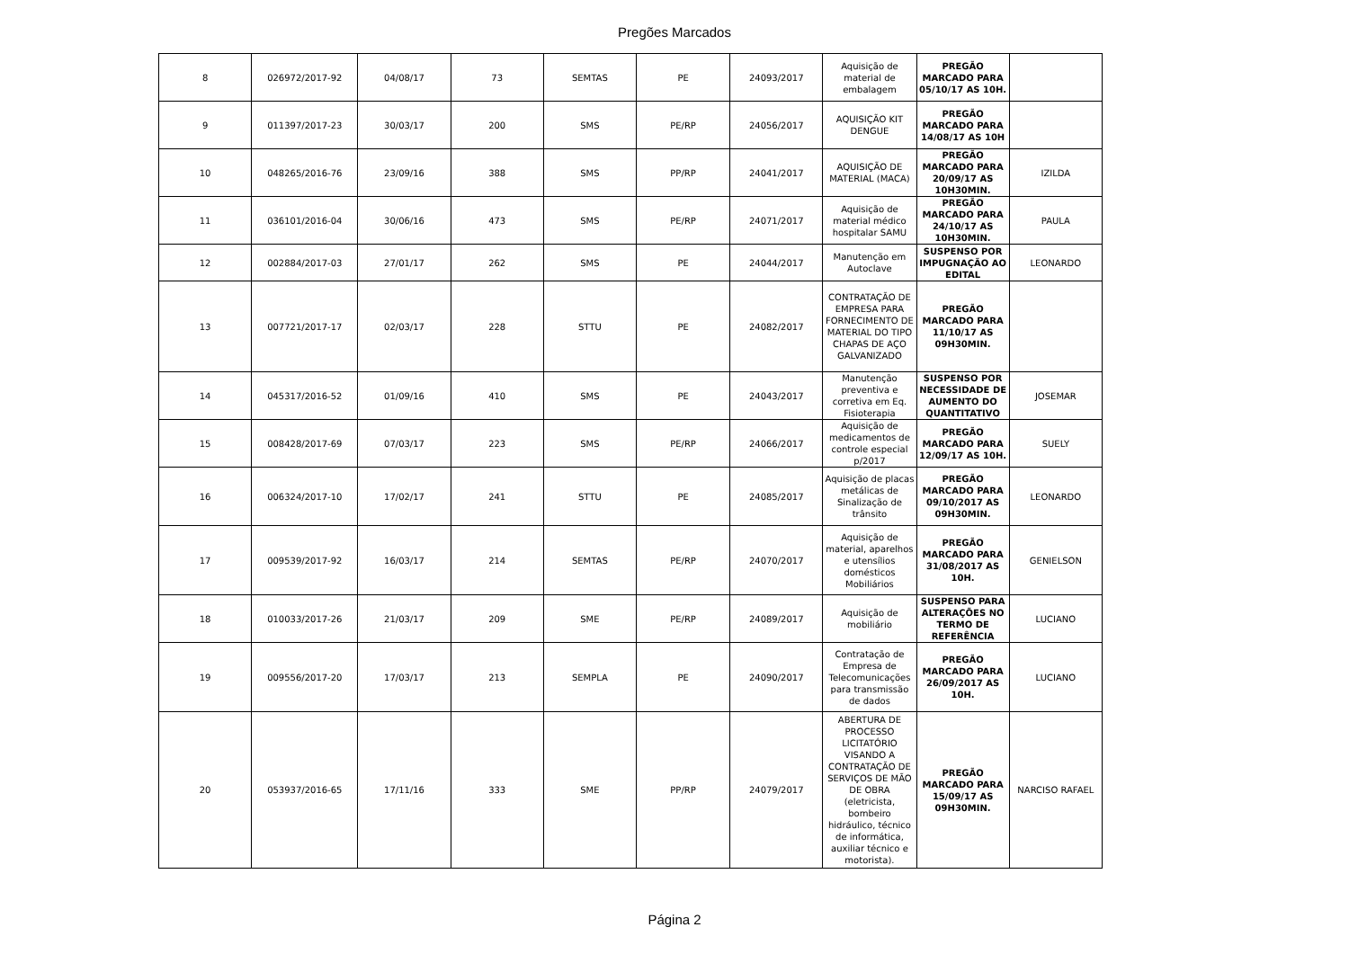Pregões Marcados
| 8 | 026972/2017-92 | 04/08/17 | 73 | SEMTAS | PE | 24093/2017 | Aquisição de material de embalagem | PREGÃO MARCADO PARA 05/10/17 AS 10H. | |
| 9 | 011397/2017-23 | 30/03/17 | 200 | SMS | PE/RP | 24056/2017 | AQUISIÇÃO KIT DENGUE | PREGÃO MARCADO PARA 14/08/17 AS 10H | |
| 10 | 048265/2016-76 | 23/09/16 | 388 | SMS | PP/RP | 24041/2017 | AQUISIÇÃO DE MATERIAL (MACA) | PREGÃO MARCADO PARA 20/09/17 AS 10H30MIN. | IZILDA |
| 11 | 036101/2016-04 | 30/06/16 | 473 | SMS | PE/RP | 24071/2017 | Aquisição de material médico hospitalar SAMU | PREGÃO MARCADO PARA 24/10/17 AS 10H30MIN. | PAULA |
| 12 | 002884/2017-03 | 27/01/17 | 262 | SMS | PE | 24044/2017 | Manutenção em Autoclave | SUSPENSO POR IMPUGNAÇÃO AO EDITAL | LEONARDO |
| 13 | 007721/2017-17 | 02/03/17 | 228 | STTU | PE | 24082/2017 | CONTRATAÇÃO DE EMPRESA PARA FORNECIMENTO DE MATERIAL DO TIPO CHAPAS DE AÇO GALVANIZADO | PREGÃO MARCADO PARA 11/10/17 AS 09H30MIN. | |
| 14 | 045317/2016-52 | 01/09/16 | 410 | SMS | PE | 24043/2017 | Manutenção preventiva e corretiva em Eq. Fisioterapia | SUSPENSO POR NECESSIDADE DE AUMENTO DO QUANTITATIVO | JOSEMAR |
| 15 | 008428/2017-69 | 07/03/17 | 223 | SMS | PE/RP | 24066/2017 | Aquisição de medicamentos de controle especial p/2017 | PREGÃO MARCADO PARA 12/09/17 AS 10H. | SUELY |
| 16 | 006324/2017-10 | 17/02/17 | 241 | STTU | PE | 24085/2017 | Aquisição de placas metálicas de Sinalização de trânsito | PREGÃO MARCADO PARA 09/10/2017 AS 09H30MIN. | LEONARDO |
| 17 | 009539/2017-92 | 16/03/17 | 214 | SEMTAS | PE/RP | 24070/2017 | Aquisição de material, aparelhos e utensílios domésticos Mobiliários | PREGÃO MARCADO PARA 31/08/2017 AS 10H. | GENIELSON |
| 18 | 010033/2017-26 | 21/03/17 | 209 | SME | PE/RP | 24089/2017 | Aquisição de mobiliário | SUSPENSO PARA ALTERAÇÕES NO TERMO DE REFERÊNCIA | LUCIANO |
| 19 | 009556/2017-20 | 17/03/17 | 213 | SEMPLA | PE | 24090/2017 | Contratação de Empresa de Telecomunicações para transmissão de dados | PREGÃO MARCADO PARA 26/09/2017 AS 10H. | LUCIANO |
| 20 | 053937/2016-65 | 17/11/16 | 333 | SME | PP/RP | 24079/2017 | ABERTURA DE PROCESSO LICITATÓRIO VISANDO A CONTRATAÇÃO DE SERVIÇOS DE MÃO DE OBRA (eletricista, bombeiro hidráulico, técnico de informática, auxiliar técnico e motorista). | PREGÃO MARCADO PARA 15/09/17 AS 09H30MIN. | NARCISO RAFAEL |
Página 2